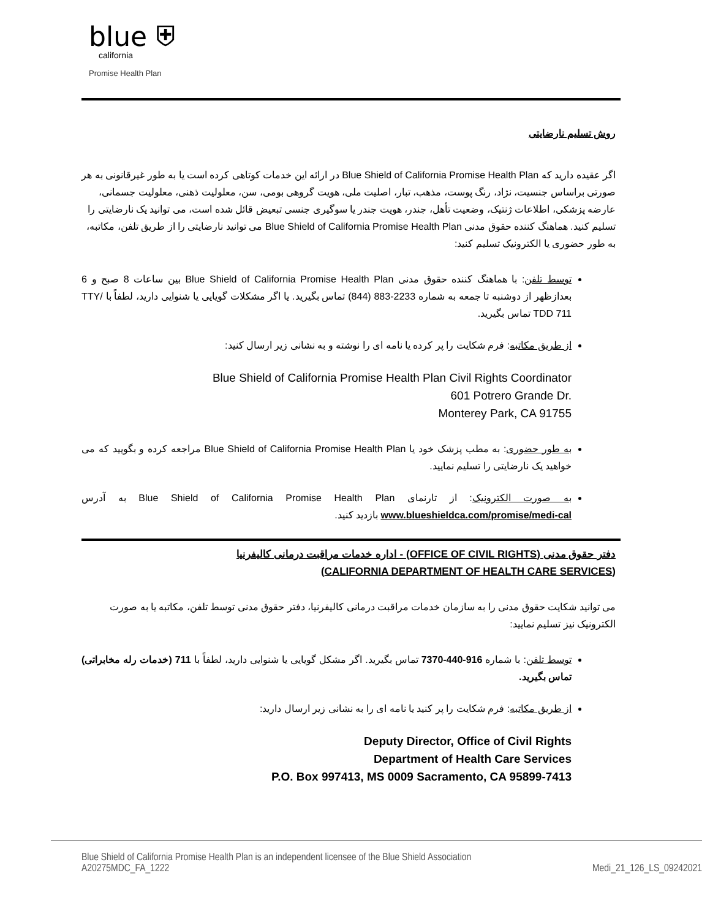blue ⛨
california
Promise Health Plan
روش تسلیم نارضایتی
اگر عقیده دارید که Blue Shield of California Promise Health Plan در ارائه این خدمات کوتاهی کرده است یا به طور غیرقانونی به هر صورتی براساس جنسیت، نژاد، رنگ پوست، مذهب، تبار، اصلیت ملی، هویت گروهی بومی، سن، معلولیت ذهنی، معلولیت جسمانی، عارضه پزشکی، اطلاعات ژنتیک، وضعیت تأهل، جندر، هویت جندر یا سوگیری جنسی تبعیض قائل شده است، می توانید یک نارضایتی را تسلیم کنید. هماهنگ کننده حقوق مدنی Blue Shield of California Promise Health Plan می توانید نارضایتی را از طریق تلفن، مکاتبه، به طور حضوری یا الکترونیک تسلیم کنید:
توسط تلفن: با هماهنگ کننده حقوق مدنی Blue Shield of California Promise Health Plan بین ساعات 8 صبح و 6 بعدازظهر از دوشنبه تا جمعه به شماره 2233-883 (844) تماس بگیرید. یا اگر مشکلات گویایی یا شنوایی دارید، لطفاً با TTY/ TDD 711 تماس بگیرید.
از طریق مکاتبه: فرم شکایت را پر کرده یا نامه ای را نوشته و به نشانی زیر ارسال کنید:
Blue Shield of California Promise Health Plan Civil Rights Coordinator
601 Potrero Grande Dr.
Monterey Park, CA 91755
به طور حضوری: به مطب پزشک خود یا Blue Shield of California Promise Health Plan مراجعه کرده و بگویید که می خواهید یک نارضایتی را تسلیم نمایید.
به صورت الکترونیک: از تارنمای Blue Shield of California Promise Health Plan به آدرس www.blueshieldca.com/promise/medi-cal بازدید کنید.
دفتر حقوق مدنی (OFFICE OF CIVIL RIGHTS) - اداره خدمات مراقبت درمانی کالیفرنیا
(CALIFORNIA DEPARTMENT OF HEALTH CARE SERVICES)
می توانید شکایت حقوق مدنی را به سازمان خدمات مراقبت درمانی کالیفرنیا، دفتر حقوق مدنی توسط تلفن، مکاتبه یا به صورت الکترونیک نیز تسلیم نمایید:
توسط تلفن: با شماره 916-440-7370 تماس بگیرید. اگر مشکل گویایی یا شنوایی دارید، لطفاً با 711 (خدمات رله مخابراتی) تماس بگیرید.
از طریق مکاتبه: فرم شکایت را پر کنید یا نامه ای را به نشانی زیر ارسال دارید:
Deputy Director, Office of Civil Rights
Department of Health Care Services
P.O. Box 997413, MS 0009 Sacramento, CA 95899-7413
Blue Shield of California Promise Health Plan is an independent licensee of the Blue Shield Association
A20275MDC_FA_1222 Medi_21_126_LS_09242021